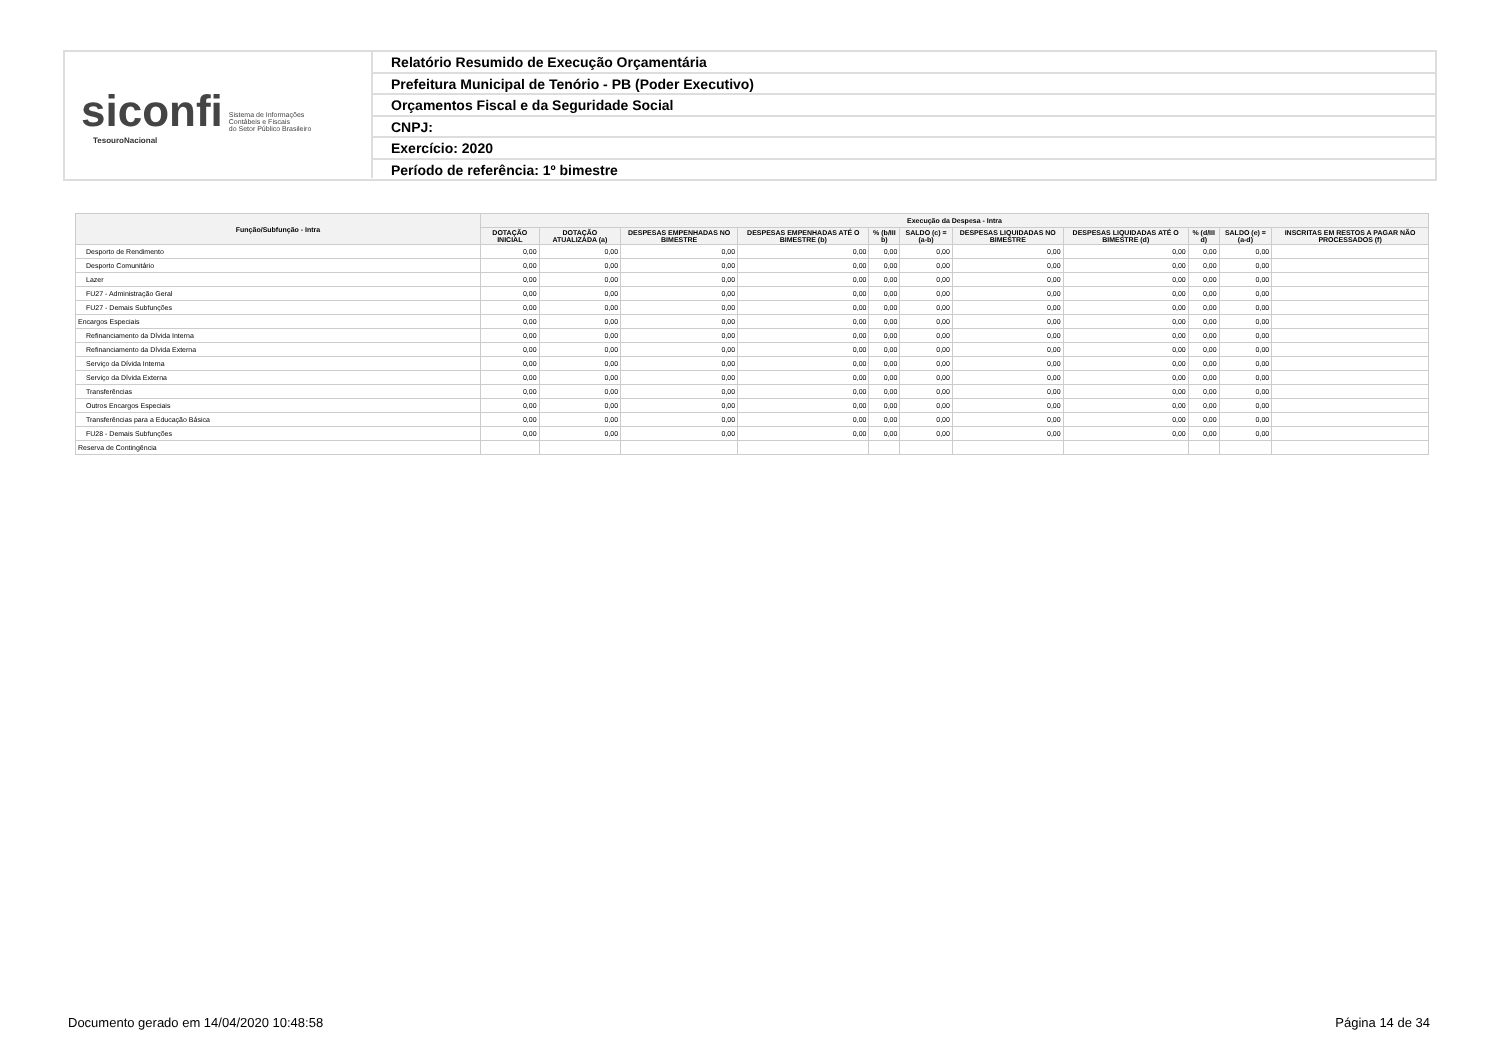siconfi Sistema de Informações
Contábeis e Fiscais
do Setor Público Brasileiro
TesouroNacional
Relatório Resumido de Execução Orçamentária
Prefeitura Municipal de Tenório - PB (Poder Executivo)
Orçamentos Fiscal e da Seguridade Social
CNPJ:
Exercício: 2020
Período de referência: 1º bimestre
| Função/Subfunção - Intra | Execução da Despesa - Intra | | | | | | | | | | |
| --- | --- | --- | --- | --- | --- | --- | --- | --- | --- | --- | --- |
| | DOTAÇÃO INICIAL | DOTAÇÃO ATUALIZADA (a) | DESPESAS EMPENHADAS NO BIMESTRE | DESPESAS EMPENHADAS ATÉ O BIMESTRE (b) | % (b/III b) | SALDO (c) = (a-b) | DESPESAS LIQUIDADAS NO BIMESTRE | DESPESAS LIQUIDADAS ATÉ O BIMESTRE (d) | % (d/III d) | SALDO (e) = (a-d) | INSCRITAS EM RESTOS A PAGAR NÃO PROCESSADOS (f) |
| Desporto de Rendimento | 0,00 | 0,00 | 0,00 | 0,00 | 0,00 | 0,00 | 0,00 | 0,00 | 0,00 | 0,00 | |
| Desporto Comunitário | 0,00 | 0,00 | 0,00 | 0,00 | 0,00 | 0,00 | 0,00 | 0,00 | 0,00 | 0,00 | |
| Lazer | 0,00 | 0,00 | 0,00 | 0,00 | 0,00 | 0,00 | 0,00 | 0,00 | 0,00 | 0,00 | |
| FU27 - Administração Geral | 0,00 | 0,00 | 0,00 | 0,00 | 0,00 | 0,00 | 0,00 | 0,00 | 0,00 | 0,00 | |
| FU27 - Demais Subfunções | 0,00 | 0,00 | 0,00 | 0,00 | 0,00 | 0,00 | 0,00 | 0,00 | 0,00 | 0,00 | |
| Encargos Especiais | 0,00 | 0,00 | 0,00 | 0,00 | 0,00 | 0,00 | 0,00 | 0,00 | 0,00 | 0,00 | |
| Refinanciamento da Dívida Interna | 0,00 | 0,00 | 0,00 | 0,00 | 0,00 | 0,00 | 0,00 | 0,00 | 0,00 | 0,00 | |
| Refinanciamento da Dívida Externa | 0,00 | 0,00 | 0,00 | 0,00 | 0,00 | 0,00 | 0,00 | 0,00 | 0,00 | 0,00 | |
| Serviço da Dívida Interna | 0,00 | 0,00 | 0,00 | 0,00 | 0,00 | 0,00 | 0,00 | 0,00 | 0,00 | 0,00 | |
| Serviço da Dívida Externa | 0,00 | 0,00 | 0,00 | 0,00 | 0,00 | 0,00 | 0,00 | 0,00 | 0,00 | 0,00 | |
| Transferências | 0,00 | 0,00 | 0,00 | 0,00 | 0,00 | 0,00 | 0,00 | 0,00 | 0,00 | 0,00 | |
| Outros Encargos Especiais | 0,00 | 0,00 | 0,00 | 0,00 | 0,00 | 0,00 | 0,00 | 0,00 | 0,00 | 0,00 | |
| Transferências para a Educação Básica | 0,00 | 0,00 | 0,00 | 0,00 | 0,00 | 0,00 | 0,00 | 0,00 | 0,00 | 0,00 | |
| FU28 - Demais Subfunções | 0,00 | 0,00 | 0,00 | 0,00 | 0,00 | 0,00 | 0,00 | 0,00 | 0,00 | 0,00 | |
| Reserva de Contingência | | | | | | | | | | | |
Documento gerado em 14/04/2020 10:48:58
Página 14 de 34